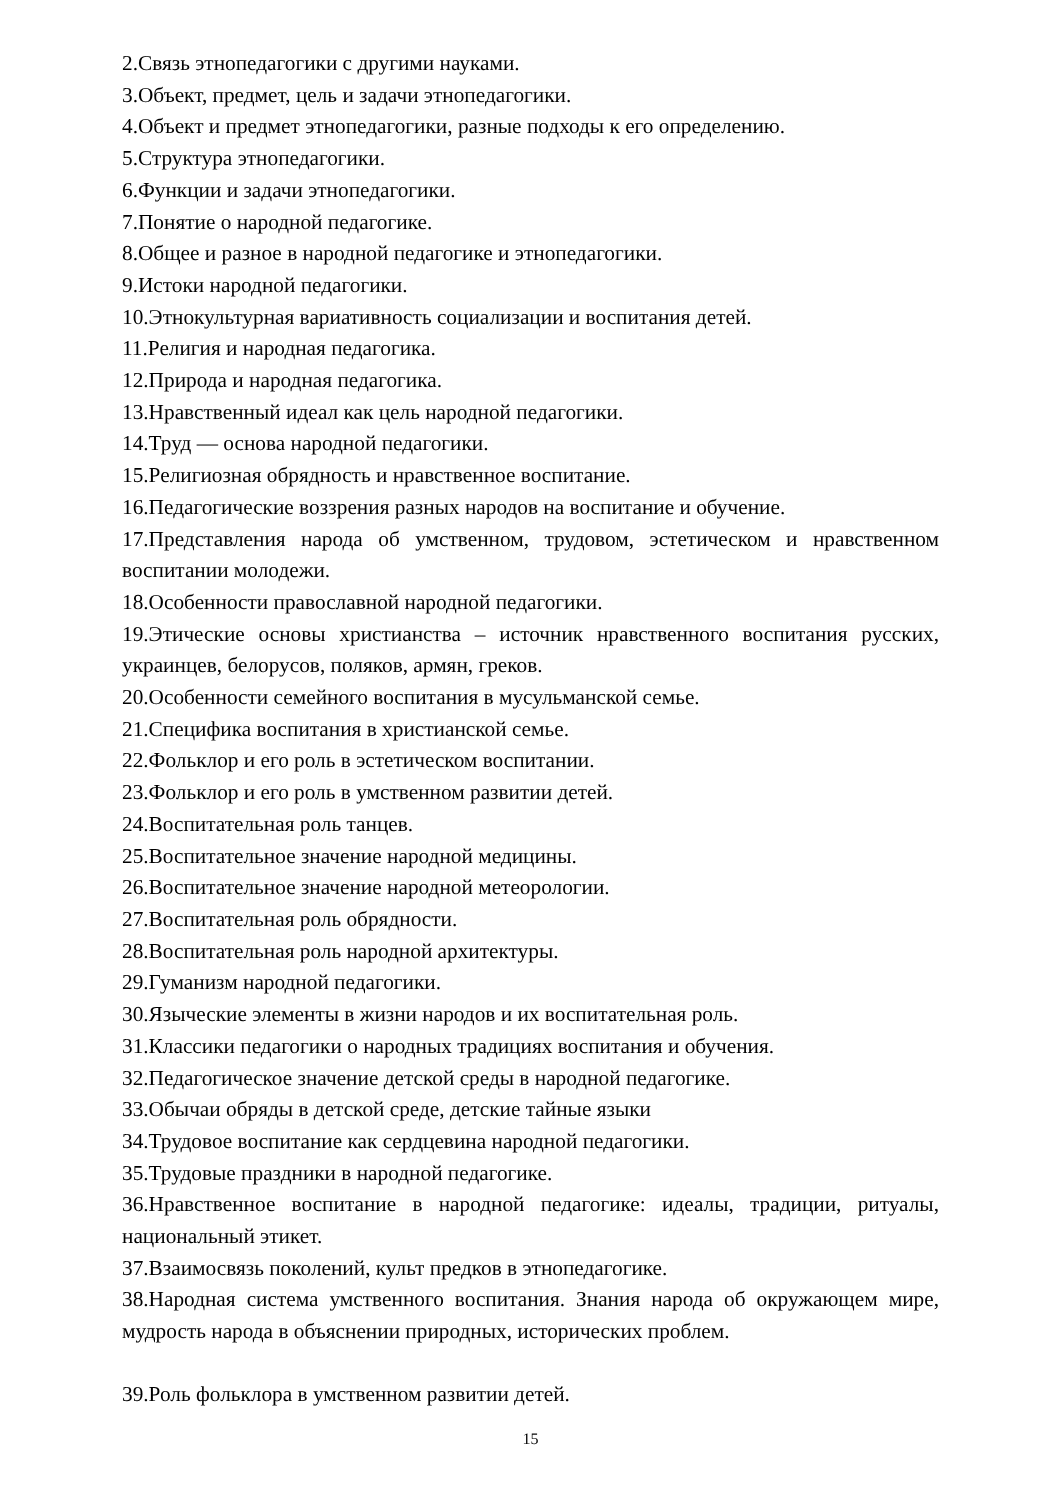2.Связь этнопедагогики с другими науками.
3.Объект, предмет, цель и задачи этнопедагогики.
4.Объект и предмет этнопедагогики, разные подходы к его определению.
5.Структура этнопедагогики.
6.Функции и задачи этнопедагогики.
7.Понятие о народной педагогике.
8.Общее и разное в народной педагогике и этнопедагогики.
9.Истоки народной педагогики.
10.Этнокультурная вариативность социализации и воспитания детей.
11.Религия и народная педагогика.
12.Природа и народная педагогика.
13.Нравственный идеал как цель народной педагогики.
14.Труд — основа народной педагогики.
15.Религиозная обрядность и нравственное воспитание.
16.Педагогические воззрения разных народов на воспитание и обучение.
17.Представления народа об умственном, трудовом, эстетическом и нравственном воспитании молодежи.
18.Особенности православной народной педагогики.
19.Этические основы христианства – источник нравственного воспитания русских, украинцев, белорусов, поляков, армян, греков.
20.Особенности семейного воспитания в мусульманской семье.
21.Специфика воспитания в христианской семье.
22.Фольклор и его роль в эстетическом воспитании.
23.Фольклор и его роль в умственном развитии детей.
24.Воспитательная роль танцев.
25.Воспитательное значение народной медицины.
26.Воспитательное значение народной метеорологии.
27.Воспитательная роль обрядности.
28.Воспитательная роль народной архитектуры.
29.Гуманизм народной педагогики.
30.Языческие элементы в жизни народов и их воспитательная роль.
31.Классики педагогики о народных традициях воспитания и обучения.
32.Педагогическое значение детской среды в народной педагогике.
33.Обычаи обряды в детской среде, детские тайные языки
34.Трудовое воспитание как сердцевина народной педагогики.
35.Трудовые праздники в народной педагогике.
36.Нравственное воспитание в народной педагогике: идеалы, традиции, ритуалы, национальный этикет.
37.Взаимосвязь поколений, культ предков в этнопедагогике.
38.Народная система умственного воспитания. Знания народа об окружающем мире, мудрость народа в объяснении природных, исторических проблем.
39.Роль фольклора в умственном развитии детей.
15